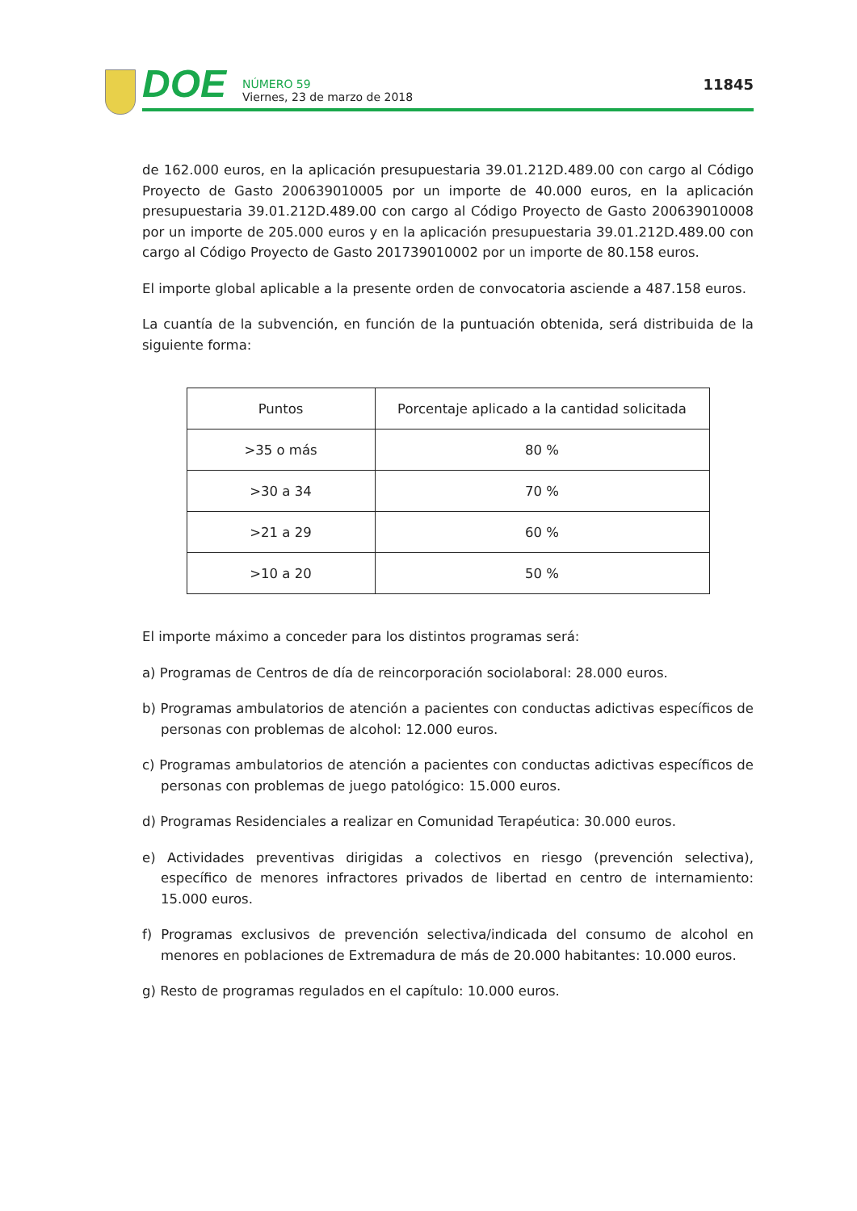DOE
NÚMERO 59
Viernes, 23 de marzo de 2018
11845
de 162.000 euros, en la aplicación presupuestaria 39.01.212D.489.00 con cargo al Código Proyecto de Gasto 200639010005 por un importe de 40.000 euros, en la aplicación presupuestaria 39.01.212D.489.00 con cargo al Código Proyecto de Gasto 200639010008 por un importe de 205.000 euros y en la aplicación presupuestaria 39.01.212D.489.00 con cargo al Código Proyecto de Gasto 201739010002 por un importe de 80.158 euros.
El importe global aplicable a la presente orden de convocatoria asciende a 487.158 euros.
La cuantía de la subvención, en función de la puntuación obtenida, será distribuida de la siguiente forma:
| Puntos | Porcentaje aplicado a la cantidad solicitada |
| --- | --- |
| >35 o más | 80 % |
| >30 a 34 | 70 % |
| >21 a 29 | 60 % |
| >10 a 20 | 50 % |
El importe máximo a conceder para los distintos programas será:
a) Programas de Centros de día de reincorporación sociolaboral: 28.000 euros.
b) Programas ambulatorios de atención a pacientes con conductas adictivas específicos de personas con problemas de alcohol: 12.000 euros.
c) Programas ambulatorios de atención a pacientes con conductas adictivas específicos de personas con problemas de juego patológico: 15.000 euros.
d) Programas Residenciales a realizar en Comunidad Terapéutica: 30.000 euros.
e) Actividades preventivas dirigidas a colectivos en riesgo (prevención selectiva), específico de menores infractores privados de libertad en centro de internamiento: 15.000 euros.
f) Programas exclusivos de prevención selectiva/indicada del consumo de alcohol en menores en poblaciones de Extremadura de más de 20.000 habitantes: 10.000 euros.
g) Resto de programas regulados en el capítulo: 10.000 euros.